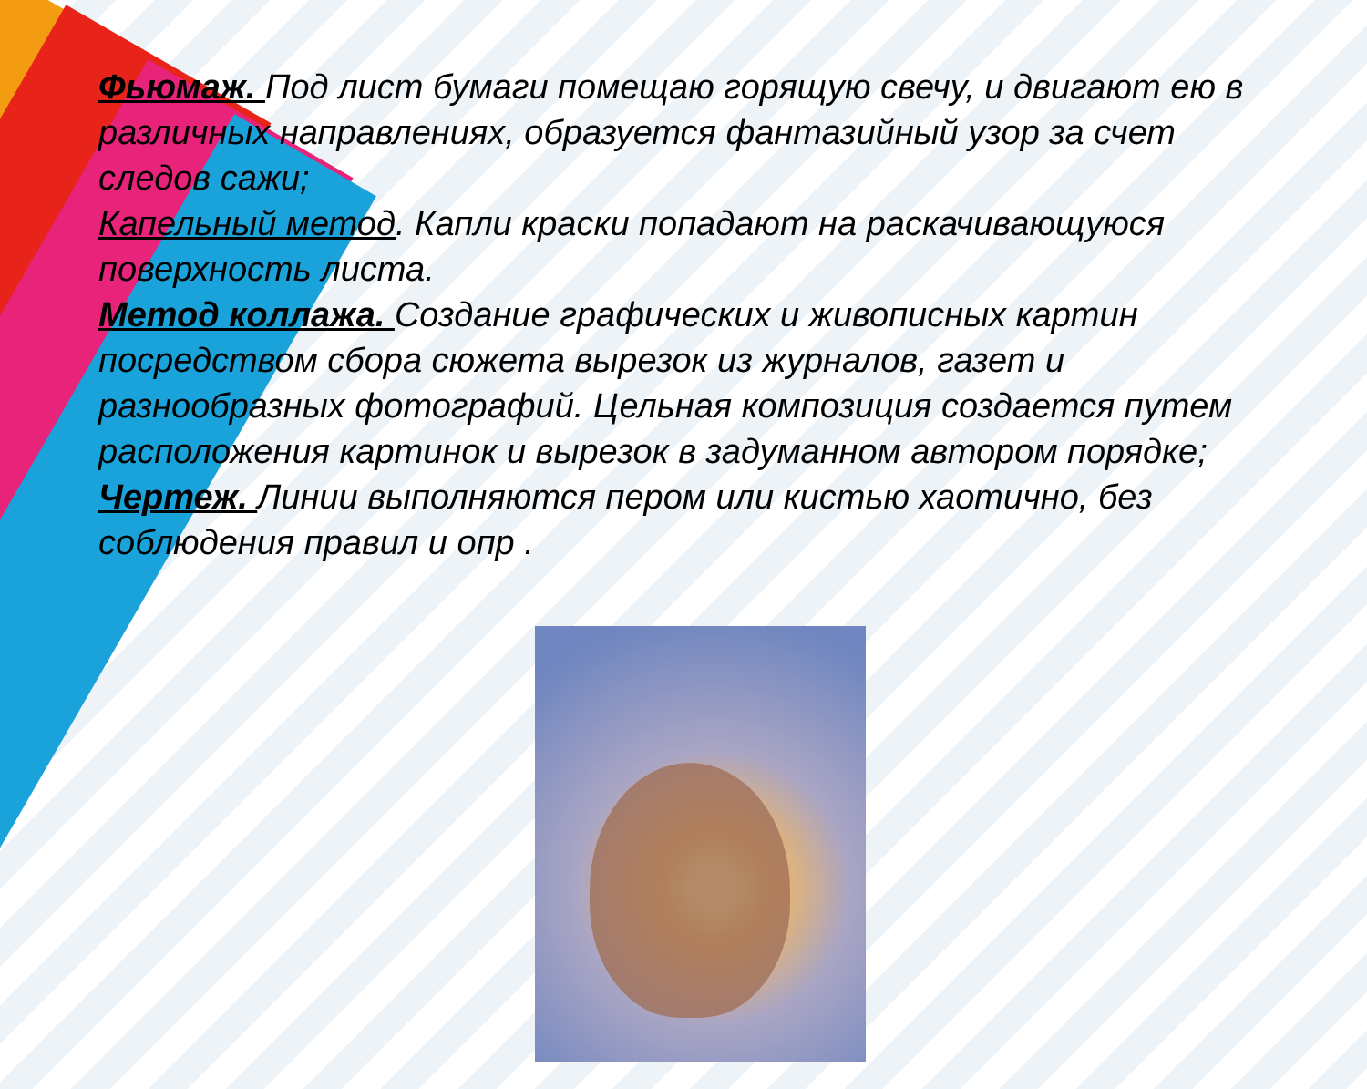Фьюмаж. Под лист бумаги помещаю горящую свечу, и двигают ею в различных направлениях, образуется фантазийный узор за счет следов сажи;
Капельный метод. Капли краски попадают на раскачивающуюся поверхность листа.
Метод коллажа. Создание графических и живописных картин посредством сбора сюжета вырезок из журналов, газет и разнообразных фотографий. Цельная композиция создается путем расположения картинок и вырезок в задуманном автором порядке;
Чертеж. Линии выполняются пером или кистью хаотично, без соблюдения правил и опр .